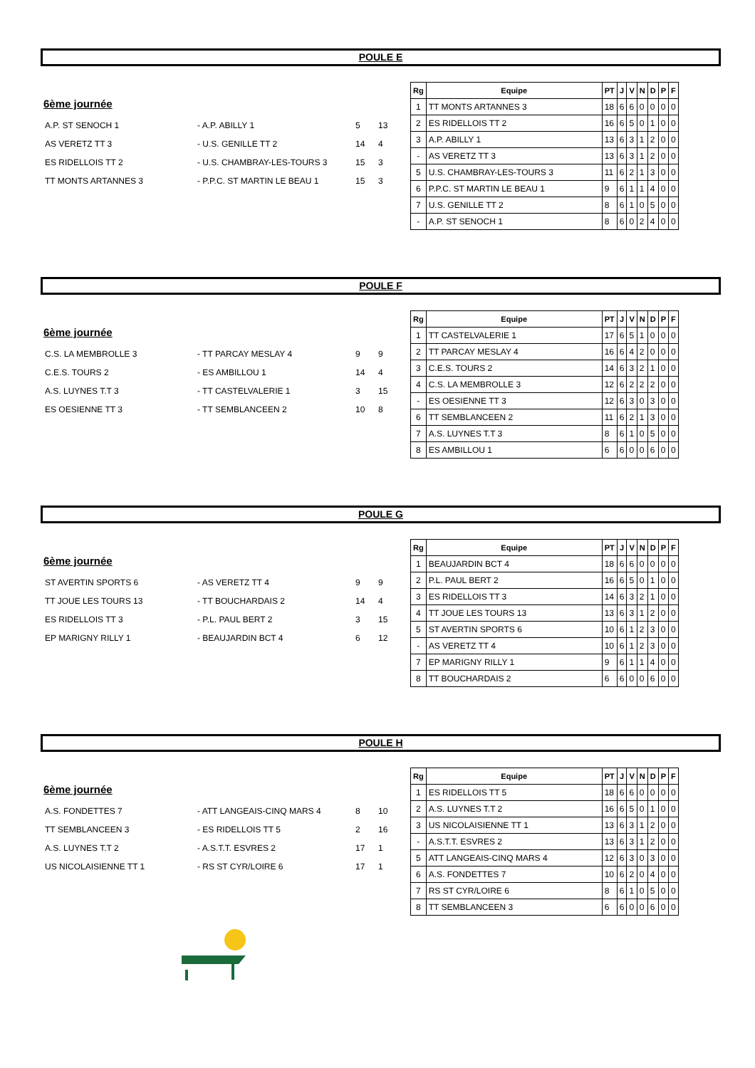POULE E
6ème journée
| A.P. ST SENOCH 1 | - A.P. ABILLY 1 | 5 | 13 |
| AS VERETZ TT 3 | - U.S. GENILLE TT 2 | 14 | 4 |
| ES RIDELLOIS TT 2 | - U.S. CHAMBRAY-LES-TOURS 3 | 15 | 3 |
| TT MONTS ARTANNES 3 | - P.P.C. ST MARTIN LE BEAU 1 | 15 | 3 |
| Rg | Equipe | PT | J | V | N | D | P | F |
| --- | --- | --- | --- | --- | --- | --- | --- | --- |
| 1 | TT MONTS ARTANNES 3 | 18 | 6 | 6 | 0 | 0 | 0 | 0 |
| 2 | ES RIDELLOIS TT 2 | 16 | 6 | 5 | 0 | 1 | 0 | 0 |
| 3 | A.P. ABILLY 1 | 13 | 6 | 3 | 1 | 2 | 0 | 0 |
| - | AS VERETZ TT 3 | 13 | 6 | 3 | 1 | 2 | 0 | 0 |
| 5 | U.S. CHAMBRAY-LES-TOURS 3 | 11 | 6 | 2 | 1 | 3 | 0 | 0 |
| 6 | P.P.C. ST MARTIN LE BEAU 1 | 9 | 6 | 1 | 1 | 4 | 0 | 0 |
| 7 | U.S. GENILLE TT 2 | 8 | 6 | 1 | 0 | 5 | 0 | 0 |
| - | A.P. ST SENOCH 1 | 8 | 6 | 0 | 2 | 4 | 0 | 0 |
POULE F
6ème journée
| C.S. LA MEMBROLLE 3 | - TT PARCAY MESLAY 4 | 9 | 9 |
| C.E.S. TOURS 2 | - ES AMBILLOU 1 | 14 | 4 |
| A.S. LUYNES T.T 3 | - TT CASTELVALERIE 1 | 3 | 15 |
| ES OESIENNE TT 3 | - TT SEMBLANCEEN 2 | 10 | 8 |
| Rg | Equipe | PT | J | V | N | D | P | F |
| --- | --- | --- | --- | --- | --- | --- | --- | --- |
| 1 | TT CASTELVALERIE 1 | 17 | 6 | 5 | 1 | 0 | 0 | 0 |
| 2 | TT PARCAY MESLAY 4 | 16 | 6 | 4 | 2 | 0 | 0 | 0 |
| 3 | C.E.S. TOURS 2 | 14 | 6 | 3 | 2 | 1 | 0 | 0 |
| 4 | C.S. LA MEMBROLLE 3 | 12 | 6 | 2 | 2 | 2 | 0 | 0 |
| - | ES OESIENNE TT 3 | 12 | 6 | 3 | 0 | 3 | 0 | 0 |
| 6 | TT SEMBLANCEEN 2 | 11 | 6 | 2 | 1 | 3 | 0 | 0 |
| 7 | A.S. LUYNES T.T 3 | 8 | 6 | 1 | 0 | 5 | 0 | 0 |
| 8 | ES AMBILLOU 1 | 6 | 6 | 0 | 0 | 6 | 0 | 0 |
POULE G
6ème journée
| ST AVERTIN SPORTS 6 | - AS VERETZ TT 4 | 9 | 9 |
| TT JOUE LES TOURS 13 | - TT BOUCHARDAIS 2 | 14 | 4 |
| ES RIDELLOIS TT 3 | - P.L. PAUL BERT 2 | 3 | 15 |
| EP MARIGNY RILLY 1 | - BEAUJARDIN BCT 4 | 6 | 12 |
| Rg | Equipe | PT | J | V | N | D | P | F |
| --- | --- | --- | --- | --- | --- | --- | --- | --- |
| 1 | BEAUJARDIN BCT 4 | 18 | 6 | 6 | 0 | 0 | 0 | 0 |
| 2 | P.L. PAUL BERT 2 | 16 | 6 | 5 | 0 | 1 | 0 | 0 |
| 3 | ES RIDELLOIS TT 3 | 14 | 6 | 3 | 2 | 1 | 0 | 0 |
| 4 | TT JOUE LES TOURS 13 | 13 | 6 | 3 | 1 | 2 | 0 | 0 |
| 5 | ST AVERTIN SPORTS 6 | 10 | 6 | 1 | 2 | 3 | 0 | 0 |
| - | AS VERETZ TT 4 | 10 | 6 | 1 | 2 | 3 | 0 | 0 |
| 7 | EP MARIGNY RILLY 1 | 9 | 6 | 1 | 1 | 4 | 0 | 0 |
| 8 | TT BOUCHARDAIS 2 | 6 | 6 | 0 | 0 | 6 | 0 | 0 |
POULE H
6ème journée
| A.S. FONDETTES 7 | - ATT LANGEAIS-CINQ MARS 4 | 8 | 10 |
| TT SEMBLANCEEN 3 | - ES RIDELLOIS TT 5 | 2 | 16 |
| A.S. LUYNES T.T 2 | - A.S.T.T. ESVRES 2 | 17 | 1 |
| US NICOLAISIENNE TT 1 | - RS ST CYR/LOIRE 6 | 17 | 1 |
| Rg | Equipe | PT | J | V | N | D | P | F |
| --- | --- | --- | --- | --- | --- | --- | --- | --- |
| 1 | ES RIDELLOIS TT 5 | 18 | 6 | 6 | 0 | 0 | 0 | 0 |
| 2 | A.S. LUYNES T.T 2 | 16 | 6 | 5 | 0 | 1 | 0 | 0 |
| 3 | US NICOLAISIENNE TT 1 | 13 | 6 | 3 | 1 | 2 | 0 | 0 |
| - | A.S.T.T. ESVRES 2 | 13 | 6 | 3 | 1 | 2 | 0 | 0 |
| 5 | ATT LANGEAIS-CINQ MARS 4 | 12 | 6 | 3 | 0 | 3 | 0 | 0 |
| 6 | A.S. FONDETTES 7 | 10 | 6 | 2 | 0 | 4 | 0 | 0 |
| 7 | RS ST CYR/LOIRE 6 | 8 | 6 | 1 | 0 | 5 | 0 | 0 |
| 8 | TT SEMBLANCEEN 3 | 6 | 6 | 0 | 0 | 6 | 0 | 0 |